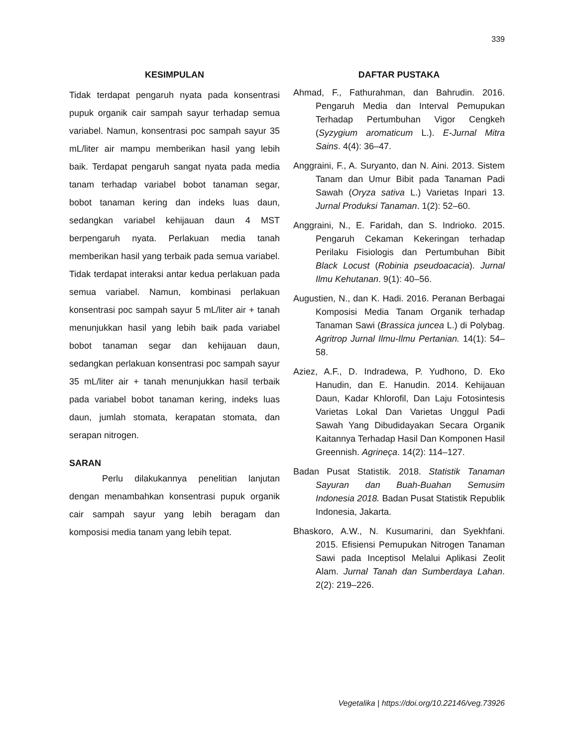339
KESIMPULAN
Tidak terdapat pengaruh nyata pada konsentrasi pupuk organik cair sampah sayur terhadap semua variabel. Namun, konsentrasi poc sampah sayur 35 mL/liter air mampu memberikan hasil yang lebih baik. Terdapat pengaruh sangat nyata pada media tanam terhadap variabel bobot tanaman segar, bobot tanaman kering dan indeks luas daun, sedangkan variabel kehijauan daun 4 MST berpengaruh nyata. Perlakuan media tanah memberikan hasil yang terbaik pada semua variabel. Tidak terdapat interaksi antar kedua perlakuan pada semua variabel. Namun, kombinasi perlakuan konsentrasi poc sampah sayur 5 mL/liter air + tanah menunjukkan hasil yang lebih baik pada variabel bobot tanaman segar dan kehijauan daun, sedangkan perlakuan konsentrasi poc sampah sayur 35 mL/liter air + tanah menunjukkan hasil terbaik pada variabel bobot tanaman kering, indeks luas daun, jumlah stomata, kerapatan stomata, dan serapan nitrogen.
SARAN
Perlu dilakukannya penelitian lanjutan dengan menambahkan konsentrasi pupuk organik cair sampah sayur yang lebih beragam dan komposisi media tanam yang lebih tepat.
DAFTAR PUSTAKA
Ahmad, F., Fathurahman, dan Bahrudin. 2016. Pengaruh Media dan Interval Pemupukan Terhadap Pertumbuhan Vigor Cengkeh (Syzygium aromaticum L.). E-Jurnal Mitra Sains. 4(4): 36–47.
Anggraini, F., A. Suryanto, dan N. Aini. 2013. Sistem Tanam dan Umur Bibit pada Tanaman Padi Sawah (Oryza sativa L.) Varietas Inpari 13. Jurnal Produksi Tanaman. 1(2): 52–60.
Anggraini, N., E. Faridah, dan S. Indrioko. 2015. Pengaruh Cekaman Kekeringan terhadap Perilaku Fisiologis dan Pertumbuhan Bibit Black Locust (Robinia pseudoacacia). Jurnal Ilmu Kehutanan. 9(1): 40–56.
Augustien, N., dan K. Hadi. 2016. Peranan Berbagai Komposisi Media Tanam Organik terhadap Tanaman Sawi (Brassica juncea L.) di Polybag. Agritrop Jurnal Ilmu-Ilmu Pertanian. 14(1): 54–58.
Aziez, A.F., D. Indradewa, P. Yudhono, D. Eko Hanudin, dan E. Hanudin. 2014. Kehijauan Daun, Kadar Khlorofil, Dan Laju Fotosintesis Varietas Lokal Dan Varietas Unggul Padi Sawah Yang Dibudidayakan Secara Organik Kaitannya Terhadap Hasil Dan Komponen Hasil Greennish. Agrineça. 14(2): 114–127.
Badan Pusat Statistik. 2018. Statistik Tanaman Sayuran dan Buah-Buahan Semusim Indonesia 2018. Badan Pusat Statistik Republik Indonesia, Jakarta.
Bhaskoro, A.W., N. Kusumarini, dan Syekhfani. 2015. Efisiensi Pemupukan Nitrogen Tanaman Sawi pada Inceptisol Melalui Aplikasi Zeolit Alam. Jurnal Tanah dan Sumberdaya Lahan. 2(2): 219–226.
Vegetalika | https://doi.org/10.22146/veg.73926